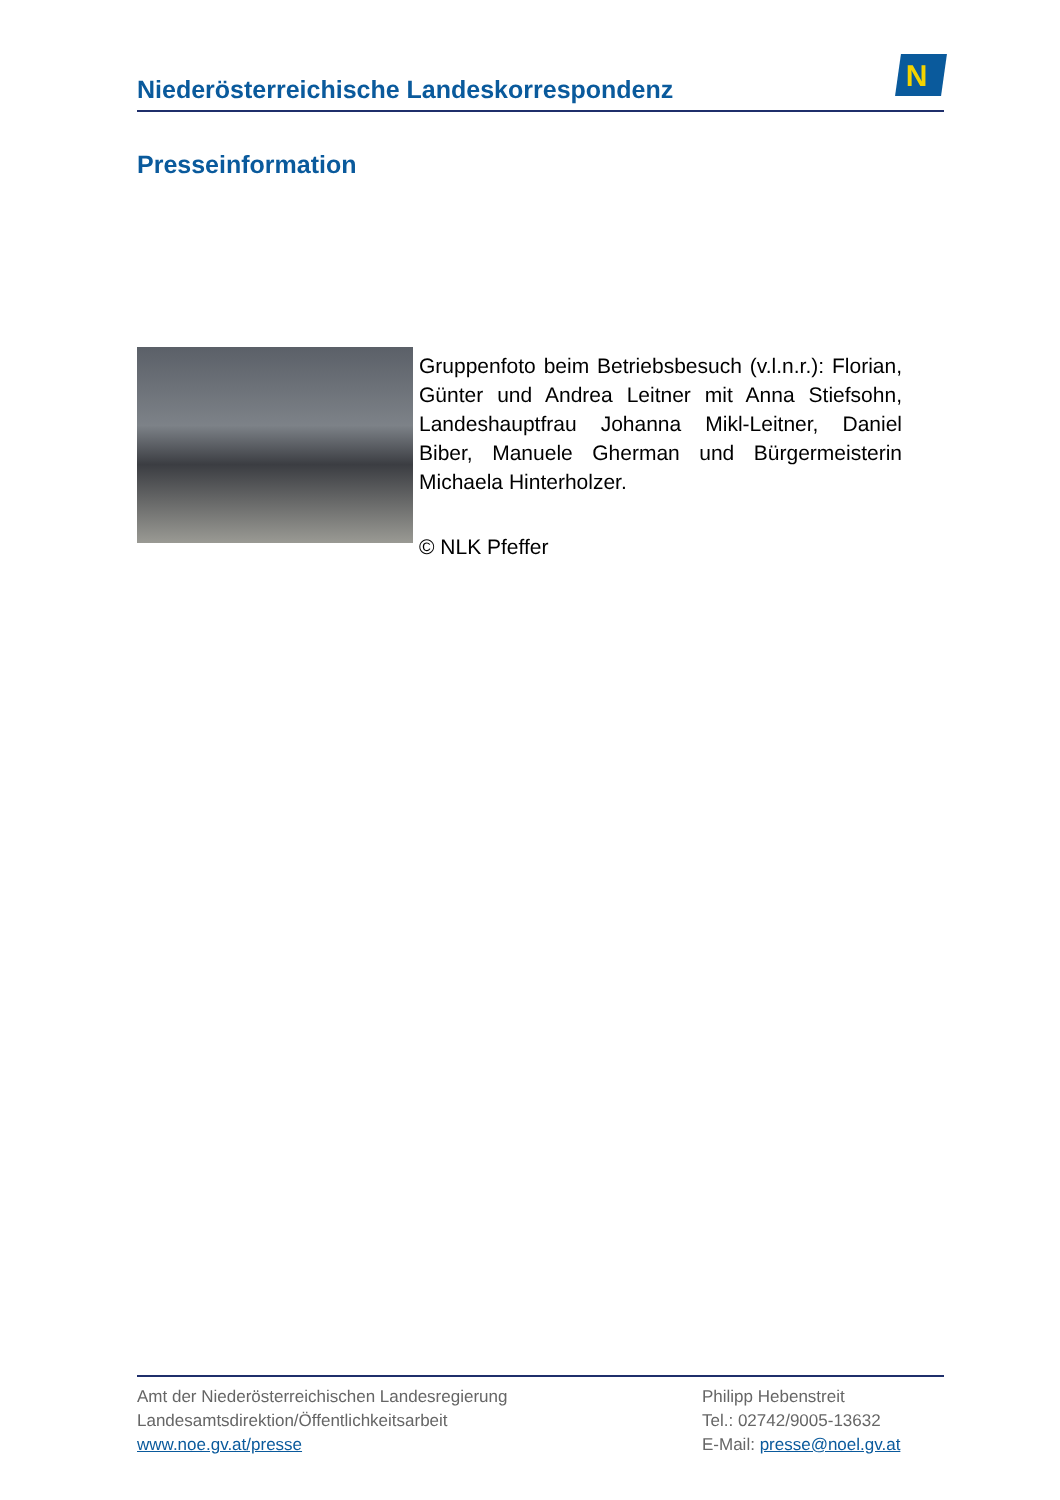Niederösterreichische Landeskorrespondenz
N
Presseinformation
Gruppenfoto beim Betriebsbesuch (v.l.n.r.): Florian, Günter und Andrea Leitner mit Anna Stiefsohn, Landeshauptfrau Johanna Mikl-Leitner, Daniel Biber, Manuele Gherman und Bürgermeisterin Michaela Hinterholzer.
© NLK Pfeffer
Amt der Niederösterreichischen Landesregierung
Landesamtsdirektion/Öffentlichkeitsarbeit
www.noe.gv.at/presse
Philipp Hebenstreit
Tel.: 02742/9005-13632
E-Mail: presse@noel.gv.at